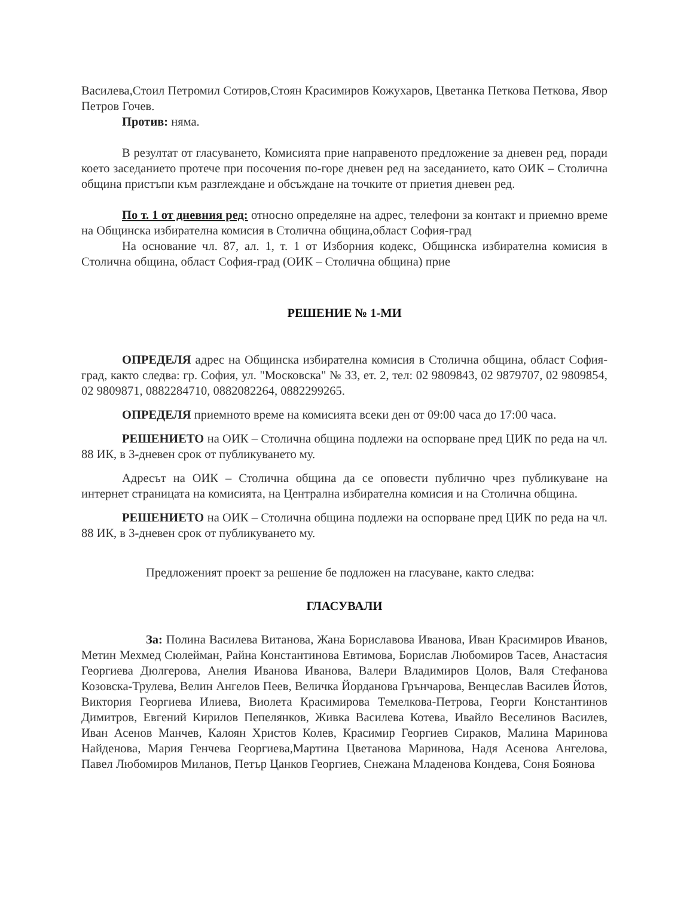Василева,Стоил Петромил Сотиров,Стоян Красимиров Кожухаров, Цветанка Петкова Петкова, Явор Петров Гочев.
Против: няма.
В резултат от гласуването, Комисията прие направеното предложение за дневен ред, поради което заседанието протече при посочения по-горе дневен ред на заседанието, като ОИК – Столична община пристъпи към разглеждане и обсъждане на точките от приетия дневен ред.
По т. 1 от дневния ред: относно определяне на адрес, телефони за контакт и приемно време на Общинска избирателна комисия в Столична община,област София-град
На основание чл. 87, ал. 1, т. 1 от Изборния кодекс, Общинска избирателна комисия в Столична община, област София-град (ОИК – Столична община) прие
РЕШЕНИЕ № 1-МИ
ОПРЕДЕЛЯ адрес на Общинска избирателна комисия в Столична община, област София-град, както следва: гр. София, ул. "Московска" № 33, ет. 2, тел: 02 9809843, 02 9879707, 02 9809854, 02 9809871, 0882284710, 0882082264, 0882299265.
ОПРЕДЕЛЯ приемното време на комисията всеки ден от 09:00 часа до 17:00 часа.
РЕШЕНИЕТО на ОИК – Столична община подлежи на оспорване пред ЦИК по реда на чл. 88 ИК, в 3-дневен срок от публикуването му.
Адресът на ОИК – Столична община да се оповести публично чрез публикуване на интернет страницата на комисията, на Централна избирателна комисия и на Столична община.
РЕШЕНИЕТО на ОИК – Столична община подлежи на оспорване пред ЦИК по реда на чл. 88 ИК, в 3-дневен срок от публикуването му.
Предложеният проект за решение бе подложен на гласуване, както следва:
ГЛАСУВАЛИ
За: Полина Василева Витанова, Жана Бориславова Иванова, Иван Красимиров Иванов, Метин Мехмед Сюлейман, Райна Константинова Евтимова, Борислав Любомиров Тасев, Анастасия Георгиева Дюлгерова, Анелия Иванова Иванова, Валери Владимиров Цолов, Валя Стефанова Козовска-Трулева, Велин Ангелов Пеев, Величка Йорданова Грънчарова, Венцеслав Василев Йотов, Виктория Георгиева Илиева, Виолета Красимирова Темелкова-Петрова, Георги Константинов Димитров, Евгений Кирилов Пепелянков, Живка Василева Котева, Ивайло Веселинов Василев, Иван Асенов Манчев, Калоян Христов Колев, Красимир Георгиев Сираков, Малина Маринова Найденова, Мария Генчева Георгиева,Мартина Цветанова Маринова, Надя Асенова Ангелова, Павел Любомиров Миланов, Петър Цанков Георгиев, Снежана Младенова Кондева, Соня Боянова